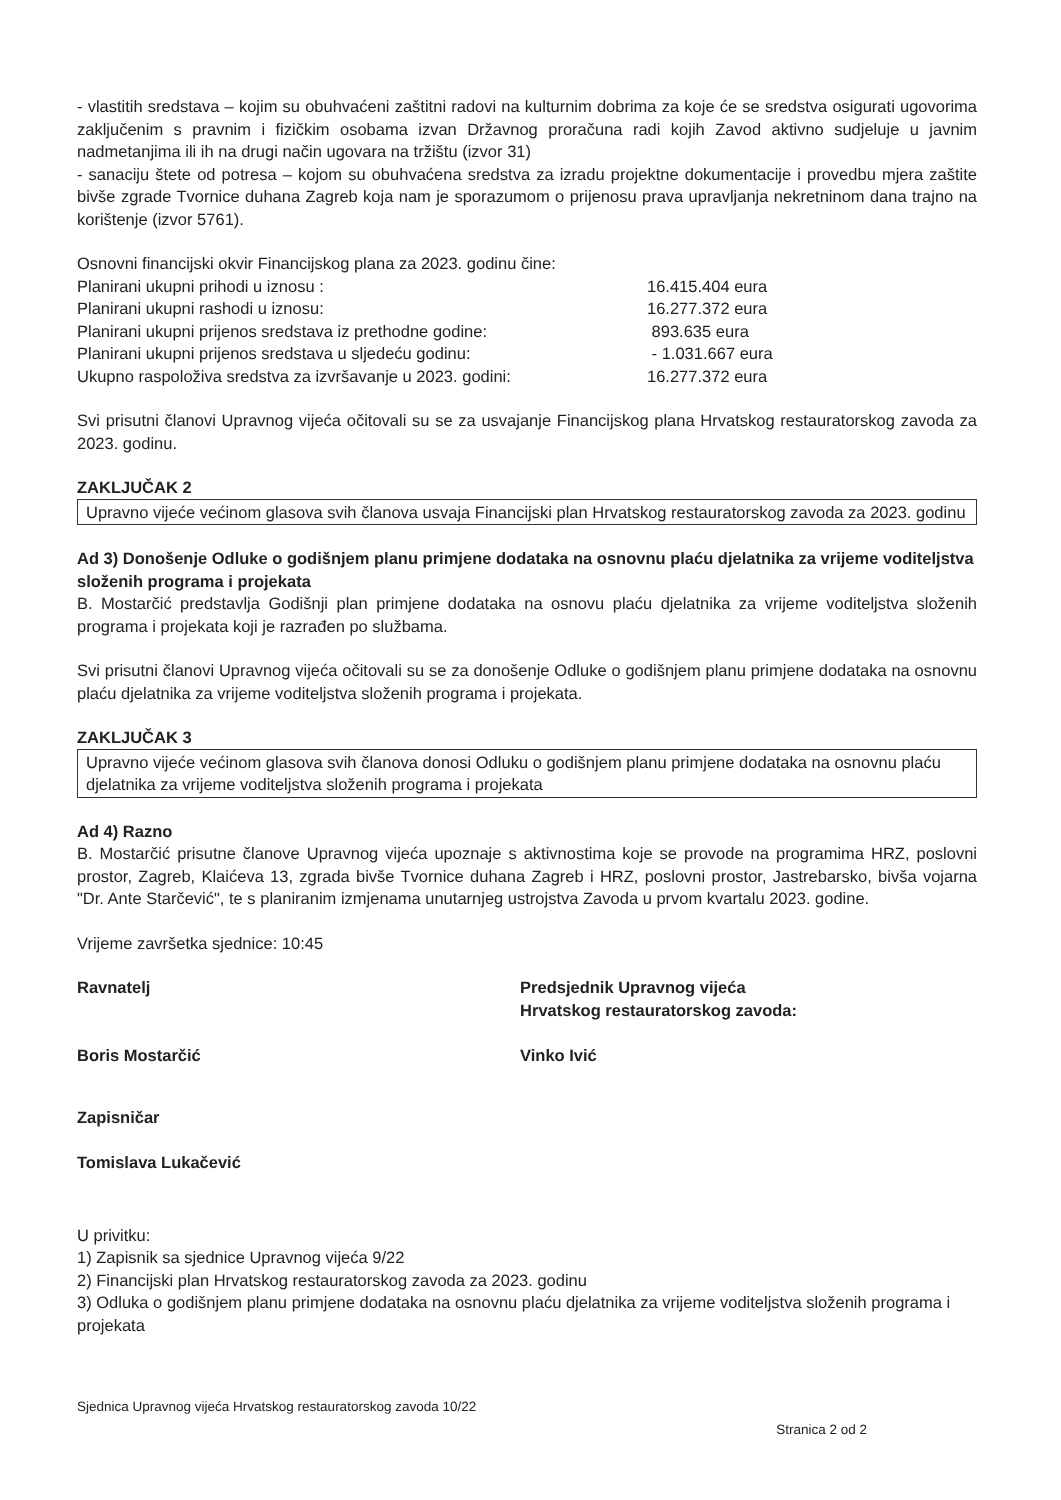- vlastitih sredstava – kojim su obuhvaćeni zaštitni radovi na kulturnim dobrima za koje će se sredstva osigurati ugovorima zaključenim s pravnim i fizičkim osobama izvan Državnog proračuna radi kojih Zavod aktivno sudjeluje u javnim nadmetanjima ili ih na drugi način ugovara na tržištu (izvor 31)
- sanaciju štete od potresa – kojom su obuhvaćena sredstva za izradu projektne dokumentacije i provedbu mjera zaštite bivše zgrade Tvornice duhana Zagreb koja nam je sporazumom o prijenosu prava upravljanja nekretninom dana trajno na korištenje (izvor 5761).
Osnovni financijski okvir Financijskog plana za 2023. godinu čine:
Planirani ukupni prihodi u iznosu :
16.415.404 eura
Planirani ukupni rashodi u iznosu:
16.277.372 eura
Planirani ukupni prijenos sredstava iz prethodne godine:
893.635 eura
Planirani ukupni prijenos sredstava u sljedeću godinu:
- 1.031.667 eura
Ukupno raspoloživa sredstva za izvršavanje u 2023. godini:
16.277.372 eura
Svi prisutni članovi Upravnog vijeća očitovali su se za usvajanje Financijskog plana Hrvatskog restauratorskog zavoda za 2023. godinu.
ZAKLJUČAK 2
Upravno vijeće većinom glasova svih članova usvaja Financijski plan Hrvatskog restauratorskog zavoda za 2023. godinu
Ad 3) Donošenje Odluke o godišnjem planu primjene dodataka na osnovnu plaću djelatnika za vrijeme voditeljstva složenih programa i projekata
B. Mostarčić predstavlja Godišnji plan primjene dodataka na osnovu plaću djelatnika za vrijeme voditeljstva složenih programa i projekata koji je razrađen po službama.
Svi prisutni članovi Upravnog vijeća očitovali su se za donošenje Odluke o godišnjem planu primjene dodataka na osnovnu plaću djelatnika za vrijeme voditeljstva složenih programa i projekata.
ZAKLJUČAK 3
Upravno vijeće većinom glasova svih članova donosi Odluku o godišnjem planu primjene dodataka na osnovnu plaću djelatnika za vrijeme voditeljstva složenih programa i projekata
Ad 4) Razno
B. Mostarčić prisutne članove Upravnog vijeća upoznaje s aktivnostima koje se provode na programima HRZ, poslovni prostor, Zagreb, Klaićeva 13, zgrada bivše Tvornice duhana Zagreb i HRZ, poslovni prostor, Jastrebarsko, bivša vojarna "Dr. Ante Starčević", te s planiranim izmjenama unutarnjeg ustrojstva Zavoda u prvom kvartalu 2023. godine.
Vrijeme završetka sjednice: 10:45
Ravnatelj
Boris Mostarčić
Predsjednik Upravnog vijeća
Hrvatskog restauratorskog zavoda:
Vinko Ivić
Zapisničar
Tomislava Lukačević
U privitku:
1) Zapisnik sa sjednice Upravnog vijeća 9/22
2) Financijski plan Hrvatskog restauratorskog zavoda za 2023. godinu
3) Odluka o godišnjem planu primjene dodataka na osnovnu plaću djelatnika za vrijeme voditeljstva složenih programa i projekata
Sjednica Upravnog vijeća Hrvatskog restauratorskog zavoda 10/22
Stranica 2 od 2